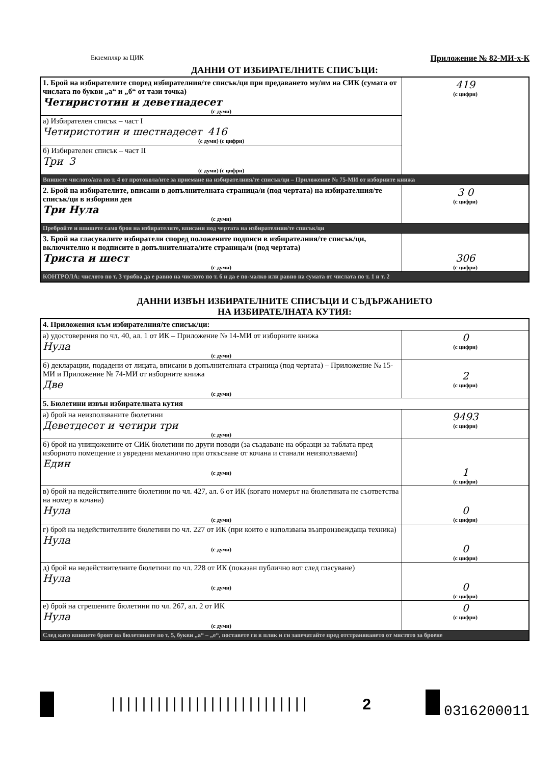Екземпляр за ЦИК Приложение № 82-МИ-х-К
ДАННИ ОТ ИЗБИРАТЕЛНИТЕ СПИСЪЦИ:
| 1. Брой на избирателите според избирателния/те списък/ци при предаването му/им на СИК (сумата от числата по букви „а“ и „б“ от тази точка) Четиристотин и деветнадесет (с думи) | 419 (с цифри) |
| а) Избирателен списък – част I Четиристотин и шестнадесет 416 (с думи) (с цифри) | |
| б) Избирателен списък – част II Три 3 (с думи) (с цифри) | |
| Впишете числото/ата по т. 4 от протокола/ите за приемане на избирателния/те списък/ци – Приложение № 75-МИ от изборните книжа | |
| 2. Брой на избирателите, вписани в допълнителната страница/и (под чертата) на избирателния/те списък/ци в изборния ден Три Нула (с думи) | 3 0 (с цифри) |
| Пребройте и впишете само броя на избирателите, вписани под чертата на избирателния/те списък/ци | |
| 3. Брой на гласувалите избиратели според положените подписи в избирателния/те списък/ци, включително и подписите в допълнителната/ите страница/и (под чертата) Триста и шест (с думи) | 306 (с цифри) |
| КОНТРОЛА: числото по т. 3 трябва да е равно на числото по т. 6 и да е по-малко или равно на сумата от числата по т. 1 и т. 2 | |
ДАННИ ИЗВЪН ИЗБИРАТЕЛНИТЕ СПИСЪЦИ И СЪДЪРЖАНИЕТО
НА ИЗБИРАТЕЛНАТА КУТИЯ:
| 4. Приложения към избирателния/те списък/ци: | |
| а) удостоверения по чл. 40, ал. 1 от ИК – Приложение № 14-МИ от изборните книжа Нула (с думи) | 0 (с цифри) |
| б) декларации, подадени от лицата, вписани в допълнителната страница (под чертата) – Приложение № 15-МИ и Приложение № 74-МИ от изборните книжа Две (с думи) | 2 (с цифри) |
| 5. Бюлетини извън избирателната кутия | |
| а) брой на неизползваните бюлетини Деветдесет и четири три (с думи) | 9493 (с цифри) |
| б) брой на унищожените от СИК бюлетини по други поводи (за създаване на образци за таблата пред изборното помещение и увредени механично при откъсване от кочана и станали неизползваеми) Един (с думи) | 1 (с цифри) |
| в) брой на недействителните бюлетини по чл. 427, ал. 6 от ИК (когато номерът на бюлетината не съответства на номер в кочана) Нула (с думи) | 0 (с цифри) |
| г) брой на недействителните бюлетини по чл. 227 от ИК (при които е използвана възпроизвеждаща техника) Нула (с думи) | 0 (с цифри) |
| д) брой на недействителните бюлетини по чл. 228 от ИК (показан публично вот след гласуване) Нула (с думи) | 0 (с цифри) |
| е) брой на сгрешените бюлетини по чл. 267, ал. 2 от ИК Нула (с думи) | 0 (с цифри) |
| След като впишете броят на бюлетините по т. 5, букви „а“ – „е“, поставете ги в плик и ги запечатайте пред отстраняването от мястото за броене | |
|||||||||||||||||||||||||| 2 0316200011